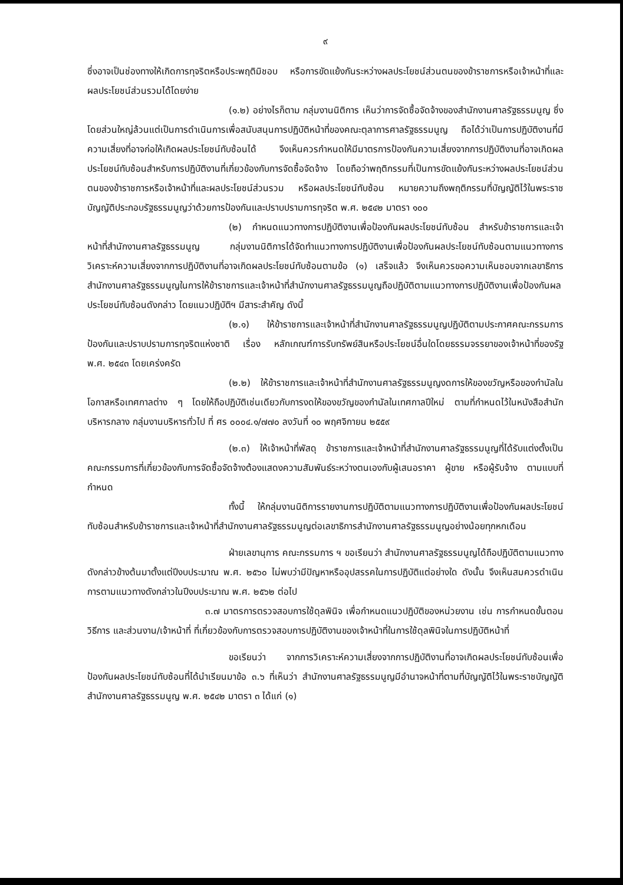๙
ซึ่งอาจเป็นช่องทางให้เกิดการทุจริตหรือประพฤติมิชอบ หรือการขัดแย้งกันระหว่างผลประโยชน์ส่วนตนของข้าราชการหรือเจ้าหน้าที่และผลประโยชน์ส่วนรวมได้โดยง่าย
(๑.๒) อย่างไรก็ตาม กลุ่มงานนิติการ เห็นว่าการจัดซื้อจัดจ้างของสำนักงานศาลรัฐธรรมนูญ ซึ่งโดยส่วนใหญ่ล้วนแต่เป็นการดำเนินการเพื่อสนับสนุนการปฏิบัติหน้าที่ของคณะตุลาการศาลรัฐธรรมนูญ ถือได้ว่าเป็นการปฏิบัติงานที่มีความเสี่ยงที่อาจก่อให้เกิดผลประโยชน์ทับซ้อนได้ จึงเห็นควรกำหนดให้มีมาตรการป้องกันความเสี่ยงจากการปฏิบัติงานที่อาจเกิดผลประโยชน์ทับซ้อนสำหรับการปฏิบัติงานที่เกี่ยวข้องกับการจัดซื้อจัดจ้าง โดยถือว่าพฤติกรรมที่เป็นการขัดแย้งกันระหว่างผลประโยชน์ส่วนตนของข้าราชการหรือเจ้าหน้าที่และผลประโยชน์ส่วนรวม หรือผลประโยชน์ทับซ้อน หมายความถึงพฤติกรรมที่บัญญัติไว้ในพระราชบัญญัติประกอบรัฐธรรมนูญว่าด้วยการป้องกันและปราบปรามการทุจริต พ.ศ. ๒๕๔๒ มาตรา ๑๐๐
(๒) กำหนดแนวทางการปฏิบัติงานเพื่อป้องกันผลประโยชน์ทับซ้อน สำหรับข้าราชการและเจ้าหน้าที่สำนักงานศาลรัฐธรรมนูญ กลุ่มงานนิติการได้จัดทำแนวทางการปฏิบัติงานเพื่อป้องกันผลประโยชน์ทับซ้อนตามแนวทางการวิเคราะห์ความเสี่ยงจากการปฏิบัติงานที่อาจเกิดผลประโยชน์ทับซ้อนตามข้อ (๑) เสร็จแล้ว จึงเห็นควรขอความเห็นชอบจากเลขาธิการสำนักงานศาลรัฐธรรมนูญในการให้ข้าราชการและเจ้าหน้าที่สำนักงานศาลรัฐธรรมนูญถือปฏิบัติตามแนวทางการปฏิบัติงานเพื่อป้องกันผลประโยชน์ทับซ้อนดังกล่าว โดยแนวปฏิบัติฯ มีสาระสำคัญ ดังนี้
(๒.๑) ให้ข้าราชการและเจ้าหน้าที่สำนักงานศาลรัฐธรรมนูญปฏิบัติตามประกาศคณะกรรมการป้องกันและปราบปรามการทุจริตแห่งชาติ เรื่อง หลักเกณฑ์การรับทรัพย์สินหรือประโยชน์อื่นใดโดยธรรมจรรยาของเจ้าหน้าที่ของรัฐ พ.ศ. ๒๕๔๓ โดยเคร่งครัด
(๒.๒) ให้ข้าราชการและเจ้าหน้าที่สำนักงานศาลรัฐธรรมนูญงดการให้ของขวัญหรือของกำนัลในโอกาสหรือเทศกาลต่าง ๆ โดยให้ถือปฏิบัติเช่นเดียวกับการงดให้ของขวัญของกำนัลในเทศกาลปีใหม่ ตามที่กำหนดไว้ในหนังสือสำนักบริหารกลาง กลุ่มงานบริหารทั่วไป ที่ ศร ๐๐๐๔.๑/๗๗๐ ลงวันที่ ๑๐ พฤศจิกายน ๒๕๕๙
(๒.๓) ให้เจ้าหน้าที่พัสดุ ข้าราชการและเจ้าหน้าที่สำนักงานศาลรัฐธรรมนูญที่ได้รับแต่งตั้งเป็นคณะกรรมการที่เกี่ยวข้องกับการจัดซื้อจัดจ้างต้องแสดงความสัมพันธ์ระหว่างตนเองกับผู้เสนอราคา ผู้ขาย หรือผู้รับจ้าง ตามแบบที่กำหนด
ทั้งนี้ ให้กลุ่มงานนิติการรายงานการปฏิบัติตามแนวทางการปฏิบัติงานเพื่อป้องกันผลประโยชน์ทับซ้อนสำหรับข้าราชการและเจ้าหน้าที่สำนักงานศาลรัฐธรรมนูญต่อเลขาธิการสำนักงานศาลรัฐธรรมนูญอย่างน้อยทุกหกเดือน
ฝ่ายเลขานุการ คณะกรรมการ ฯ ขอเรียนว่า สำนักงานศาลรัฐธรรมนูญได้ถือปฏิบัติตามแนวทางดังกล่าวข้างต้นมาตั้งแต่ปีงบประมาณ พ.ศ. ๒๕๖๐ ไม่พบว่ามีปัญหาหรืออุปสรรคในการปฏิบัติแต่อย่างใด ดังนั้น จึงเห็นสมควรดำเนินการตามแนวทางดังกล่าวในปีงบประมาณ พ.ศ. ๒๕๖๒ ต่อไป
๓.๗ มาตรการตรวจสอบการใช้ดุลพินิจ เพื่อกำหนดแนวปฏิบัติของหน่วยงาน เช่น การกำหนดขั้นตอน วิธีการ และส่วนงาน/เจ้าหน้าที่ ที่เกี่ยวข้องกับการตรวจสอบการปฏิบัติงานของเจ้าหน้าที่ในการใช้ดุลพินิจในการปฏิบัติหน้าที่
ขอเรียนว่า จากการวิเคราะห์ความเสี่ยงจากการปฏิบัติงานที่อาจเกิดผลประโยชน์ทับซ้อนเพื่อป้องกันผลประโยชน์ทับซ้อนที่ได้นำเรียนมาข้อ ๓.๖ ที่เห็นว่า สำนักงานศาลรัฐธรรมนูญมีอำนาจหน้าที่ตามที่บัญญัติไว้ในพระราชบัญญัติสำนักงานศาลรัฐธรรมนูญ พ.ศ. ๒๕๔๒ มาตรา ๓ ได้แก่ (๑)